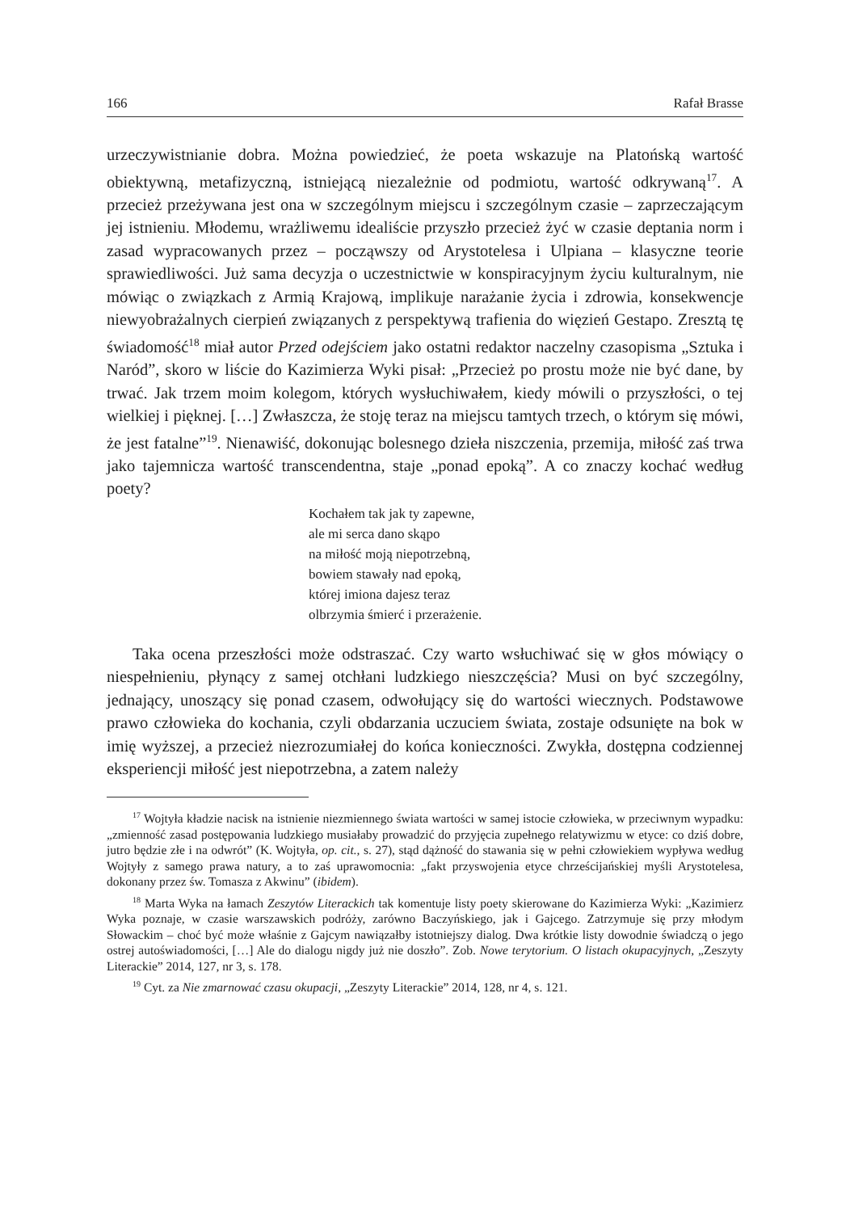166 Rafał Brasse
urzeczywistnianie dobra. Można powiedzieć, że poeta wskazuje na Platońską wartość obiektywną, metafizyczną, istniejącą niezależnie od podmiotu, wartość odkrywaną<sup>17</sup>. A przecież przeżywana jest ona w szczególnym miejscu i szczególnym czasie – zaprzeczającym jej istnieniu. Młodemu, wrażliwemu idealiście przyszło przecież żyć w czasie deptania norm i zasad wypracowanych przez – począwszy od Arystotelesa i Ulpiana – klasyczne teorie sprawiedliwości. Już sama decyzja o uczestnictwie w konspiracyjnym życiu kulturalnym, nie mówiąc o związkach z Armią Krajową, implikuje narażanie życia i zdrowia, konsekwencje niewyobrażalnych cierpień związanych z perspektywą trafienia do więzień Gestapo. Zresztą tę świadomość<sup>18</sup> miał autor Przed odejściem jako ostatni redaktor naczelny czasopisma „Sztuka i Naród”, skoro w liście do Kazimierza Wyki pisał: „Przecież po prostu może nie być dane, by trwać. Jak trzem moim kolegom, których wysłuchiwałem, kiedy mówili o przyszłości, o tej wielkiej i pięknej. […] Zwłaszcza, że stoję teraz na miejscu tamtych trzech, o którym się mówi, że jest fatalne”<sup>19</sup>. Nienawiść, dokonując bolesnego dzieła niszczenia, przemija, miłość zaś trwa jako tajemnicza wartość transcendentna, staje „ponad epoką”. A co znaczy kochać według poety?
Kochałem tak jak ty zapewne,
ale mi serca dano skąpo
na miłość moją niepotrzebną,
bowiem stawały nad epoką,
której imiona dajesz teraz
olbrzymia śmierć i przerażenie.
Taka ocena przeszłości może odstraszać. Czy warto wsłuchiwać się w głos mówiący o niespełnieniu, płynący z samej otchłani ludzkiego nieszczęścia? Musi on być szczególny, jednający, unoszący się ponad czasem, odwołujący się do wartości wiecznych. Podstawowe prawo człowieka do kochania, czyli obdarzania uczuciem świata, zostaje odsunięte na bok w imię wyższej, a przecież niezrozumiałej do końca konieczności. Zwykła, dostępna codziennej eksperiencji miłość jest niepotrzebna, a zatem należy
<sup>17</sup> Wojtyła kładzie nacisk na istnienie niezmiennego świata wartości w samej istocie człowieka, w przeciwnym wypadku: „zmienność zasad postępowania ludzkiego musiałaby prowadzić do przyjęcia zupełnego relatywizmu w etyce: co dziś dobre, jutro będzie złe i na odwrót” (K. Wojtyła, op. cit., s. 27), stąd dążność do stawania się w pełni człowiekiem wypływa według Wojtyły z samego prawa natury, a to zaś uprawomocnia: „fakt przyswojenia etyce chrześcijańskiej myśli Arystotelesa, dokonany przez św. Tomasza z Akwinu” (ibidem).
<sup>18</sup> Marta Wyka na łamach Zeszytów Literackich tak komentuje listy poety skierowane do Kazimierza Wyki: „Kazimierz Wyka poznaje, w czasie warszawskich podróży, zarówno Baczyńskiego, jak i Gajcego. Zatrzymuje się przy młodym Słowackim – choć być może właśnie z Gajcym nawiązałby istotniejszy dialog. Dwa krótkie listy dowodnie świadczą o jego ostrej autoświadomości, […] Ale do dialogu nigdy już nie doszło”. Zob. Nowe terytorium. O listach okupacyjnych, „Zeszyty Literackie” 2014, 127, nr 3, s. 178.
<sup>19</sup> Cyt. za Nie zmarnować czasu okupacji, „Zeszyty Literackie” 2014, 128, nr 4, s. 121.